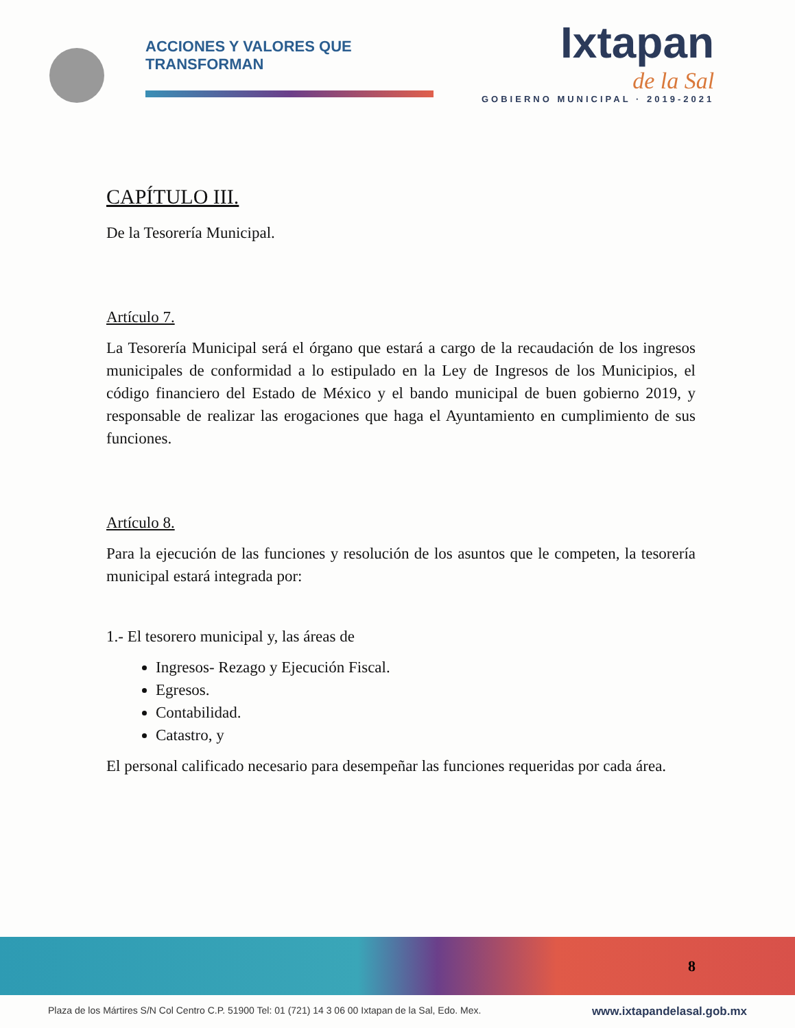ACCIONES Y VALORES QUE TRANSFORMAN
Ixtapan
de la Sal
GOBIERNO MUNICIPAL · 2019-2021
CAPÍTULO III.
De la Tesorería Municipal.
Artículo 7.
La Tesorería Municipal será el órgano que estará a cargo de la recaudación de los ingresos municipales de conformidad a lo estipulado en la Ley de Ingresos de los Municipios, el código financiero del Estado de México y el bando municipal de buen gobierno 2019, y responsable de realizar las erogaciones que haga el Ayuntamiento en cumplimiento de sus funciones.
Artículo 8.
Para la ejecución de las funciones y resolución de los asuntos que le competen, la tesorería municipal estará integrada por:
1.- El tesorero municipal y, las áreas de
Ingresos- Rezago y Ejecución Fiscal.
Egresos.
Contabilidad.
Catastro, y
El personal calificado necesario para desempeñar las funciones requeridas por cada área.
8
Plaza de los Mártires S/N Col Centro C.P. 51900 Tel: 01 (721) 14 3 06 00 Ixtapan de la Sal, Edo. Mex. www.ixtapandelasal.gob.mx